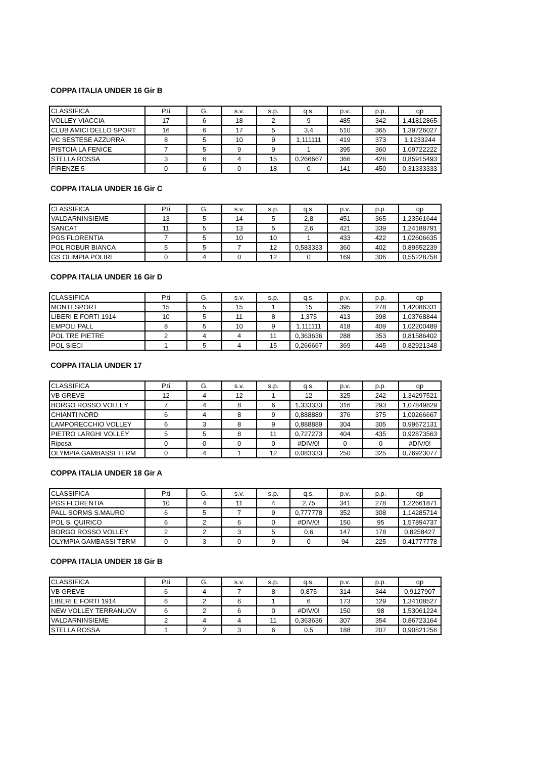COPPA ITALIA UNDER 16 Gir B
| CLASSIFICA | P.ti | G. | s.v. | s.p. | q.s. | p.v. | p.p. | qp |
| --- | --- | --- | --- | --- | --- | --- | --- | --- |
| VOLLEY VIACCIA | 17 | 6 | 18 | 2 | 9 | 485 | 342 | 1,41812865 |
| CLUB AMICI DELLO SPORT | 16 | 6 | 17 | 5 | 3,4 | 510 | 365 | 1,39726027 |
| VC SESTESE AZZURRA | 8 | 5 | 10 | 9 | 1,111111 | 419 | 373 | 1,1233244 |
| PISTOIA LA FENICE | 7 | 5 | 9 | 9 | 1 | 395 | 360 | 1,09722222 |
| STELLA ROSSA | 3 | 6 | 4 | 15 | 0,266667 | 366 | 426 | 0,85915493 |
| FIRENZE 5 | 0 | 6 | 0 | 18 | 0 | 141 | 450 | 0,31333333 |
COPPA ITALIA UNDER 16 Gir C
| CLASSIFICA | P.ti | G. | s.v. | s.p. | q.s. | p.v. | p.p. | qp |
| --- | --- | --- | --- | --- | --- | --- | --- | --- |
| VALDARNINSIEME | 13 | 5 | 14 | 5 | 2,8 | 451 | 365 | 1,23561644 |
| SANCAT | 11 | 5 | 13 | 5 | 2,6 | 421 | 339 | 1,24188791 |
| PGS FLORENTIA | 7 | 5 | 10 | 10 | 1 | 433 | 422 | 1,02606635 |
| POL ROBUR BIANCA | 5 | 5 | 7 | 12 | 0,583333 | 360 | 402 | 0,89552239 |
| GS OLIMPIA POLIRI | 0 | 4 | 0 | 12 | 0 | 169 | 306 | 0,55228758 |
COPPA ITALIA UNDER 16 Gir D
| CLASSIFICA | P.ti | G. | s.v. | s.p. | q.s. | p.v. | p.p. | qp |
| --- | --- | --- | --- | --- | --- | --- | --- | --- |
| MONTESPORT | 15 | 5 | 15 | 1 | 15 | 395 | 278 | 1,42086331 |
| LIBERI E FORTI 1914 | 10 | 5 | 11 | 8 | 1,375 | 413 | 398 | 1,03768844 |
| EMPOLI PALL | 8 | 5 | 10 | 9 | 1,111111 | 418 | 409 | 1,02200489 |
| POL TRE PIETRE | 2 | 4 | 4 | 11 | 0,363636 | 288 | 353 | 0,81586402 |
| POL SIECI | 1 | 5 | 4 | 15 | 0,266667 | 369 | 445 | 0,82921348 |
COPPA ITALIA UNDER 17
| CLASSIFICA | P.ti | G. | s.v. | s.p. | q.s. | p.v. | p.p. | qp |
| --- | --- | --- | --- | --- | --- | --- | --- | --- |
| VB GREVE | 12 | 4 | 12 | 1 | 12 | 325 | 242 | 1,34297521 |
| BORGO ROSSO VOLLEY | 7 | 4 | 8 | 6 | 1,333333 | 316 | 293 | 1,07849829 |
| CHIANTI NORD | 6 | 4 | 8 | 9 | 0,888889 | 376 | 375 | 1,00266667 |
| LAMPORECCHIO VOLLEY | 6 | 3 | 8 | 9 | 0,888889 | 304 | 305 | 0,99672131 |
| PIETRO LARGHI VOLLEY | 5 | 5 | 8 | 11 | 0,727273 | 404 | 435 | 0,92873563 |
| Riposa | 0 | 0 | 0 | 0 | #DIV/0! | 0 | 0 | #DIV/0! |
| OLYMPIA GAMBASSI TERM | 0 | 4 | 1 | 12 | 0,083333 | 250 | 325 | 0,76923077 |
COPPA ITALIA UNDER 18 Gir A
| CLASSIFICA | P.ti | G. | s.v. | s.p. | q.s. | p.v. | p.p. | qp |
| --- | --- | --- | --- | --- | --- | --- | --- | --- |
| PGS FLORENTIA | 10 | 4 | 11 | 4 | 2,75 | 341 | 278 | 1,22661871 |
| PALL SORMS S.MAURO | 6 | 5 | 7 | 9 | 0,777778 | 352 | 308 | 1,14285714 |
| POL S. QUIRICO | 6 | 2 | 6 | 0 | #DIV/0! | 150 | 95 | 1,57894737 |
| BORGO ROSSO VOLLEY | 2 | 2 | 3 | 5 | 0,6 | 147 | 178 | 0,8258427 |
| OLYMPIA GAMBASSI TERM | 0 | 3 | 0 | 9 | 0 | 94 | 225 | 0,41777778 |
COPPA ITALIA UNDER 18 Gir B
| CLASSIFICA | P.ti | G. | s.v. | s.p. | q.s. | p.v. | p.p. | qp |
| --- | --- | --- | --- | --- | --- | --- | --- | --- |
| VB GREVE | 6 | 4 | 7 | 8 | 0,875 | 314 | 344 | 0,9127907 |
| LIBERI E FORTI 1914 | 6 | 2 | 6 | 1 | 6 | 173 | 129 | 1,34108527 |
| NEW VOLLEY TERRANUOV | 6 | 2 | 6 | 0 | #DIV/0! | 150 | 98 | 1,53061224 |
| VALDARNINSIEME | 2 | 4 | 4 | 11 | 0,363636 | 307 | 354 | 0,86723164 |
| STELLA ROSSA | 1 | 2 | 3 | 6 | 0,5 | 188 | 207 | 0,90821256 |